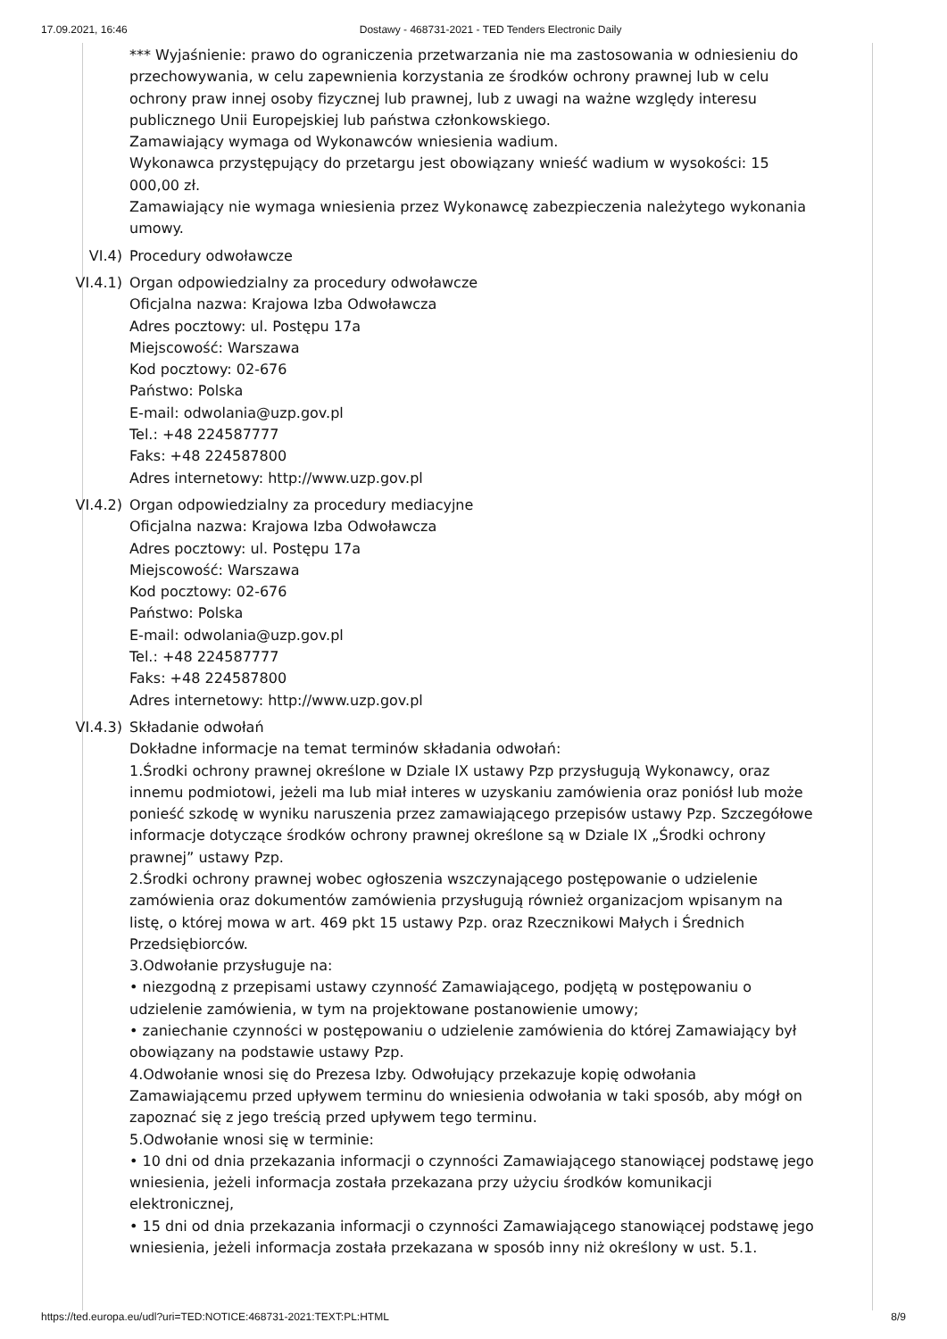17.09.2021, 16:46 Dostawy - 468731-2021 - TED Tenders Electronic Daily
*** Wyjaśnienie: prawo do ograniczenia przetwarzania nie ma zastosowania w odniesieniu do przechowywania, w celu zapewnienia korzystania ze środków ochrony prawnej lub w celu ochrony praw innej osoby fizycznej lub prawnej, lub z uwagi na ważne względy interesu publicznego Unii Europejskiej lub państwa członkowskiego.
Zamawiający wymaga od Wykonawców wniesienia wadium.
Wykonawca przystępujący do przetargu jest obowiązany wnieść wadium w wysokości: 15 000,00 zł.
Zamawiający nie wymaga wniesienia przez Wykonawcę zabezpieczenia należytego wykonania umowy.
VI.4) Procedury odwoławcze
VI.4.1) Organ odpowiedzialny za procedury odwoławcze
Oficjalna nazwa: Krajowa Izba Odwoławcza
Adres pocztowy: ul. Postępu 17a
Miejscowość: Warszawa
Kod pocztowy: 02-676
Państwo: Polska
E-mail: odwolania@uzp.gov.pl
Tel.: +48 224587777
Faks: +48 224587800
Adres internetowy: http://www.uzp.gov.pl
VI.4.2) Organ odpowiedzialny za procedury mediacyjne
Oficjalna nazwa: Krajowa Izba Odwoławcza
Adres pocztowy: ul. Postępu 17a
Miejscowość: Warszawa
Kod pocztowy: 02-676
Państwo: Polska
E-mail: odwolania@uzp.gov.pl
Tel.: +48 224587777
Faks: +48 224587800
Adres internetowy: http://www.uzp.gov.pl
VI.4.3) Składanie odwołań
Dokładne informacje na temat terminów składania odwołań:
1.Środki ochrony prawnej określone w Dziale IX ustawy Pzp przysługują Wykonawcy, oraz innemu podmiotowi, jeżeli ma lub miał interes w uzyskaniu zamówienia oraz poniósł lub może ponieść szkodę w wyniku naruszenia przez zamawiającego przepisów ustawy Pzp. Szczegółowe informacje dotyczące środków ochrony prawnej określone są w Dziale IX „Środki ochrony prawnej” ustawy Pzp.
2.Środki ochrony prawnej wobec ogłoszenia wszczynającego postępowanie o udzielenie zamówienia oraz dokumentów zamówienia przysługują również organizacjom wpisanym na listę, o której mowa w art. 469 pkt 15 ustawy Pzp. oraz Rzecznikowi Małych i Średnich Przedsiębiorców.
3.Odwołanie przysługuje na:
• niezgodną z przepisami ustawy czynność Zamawiającego, podjętą w postępowaniu o udzielenie zamówienia, w tym na projektowane postanowienie umowy;
• zaniechanie czynności w postępowaniu o udzielenie zamówienia do której Zamawiający był obowiązany na podstawie ustawy Pzp.
4.Odwołanie wnosi się do Prezesa Izby. Odwołujący przekazuje kopię odwołania Zamawiającemu przed upływem terminu do wniesienia odwołania w taki sposób, aby mógł on zapoznać się z jego treścią przed upływem tego terminu.
5.Odwołanie wnosi się w terminie:
• 10 dni od dnia przekazania informacji o czynności Zamawiającego stanowiącej podstawę jego wniesienia, jeżeli informacja została przekazana przy użyciu środków komunikacji elektronicznej,
• 15 dni od dnia przekazania informacji o czynności Zamawiającego stanowiącej podstawę jego wniesienia, jeżeli informacja została przekazana w sposób inny niż określony w ust. 5.1.
https://ted.europa.eu/udl?uri=TED:NOTICE:468731-2021:TEXT:PL:HTML 8/9